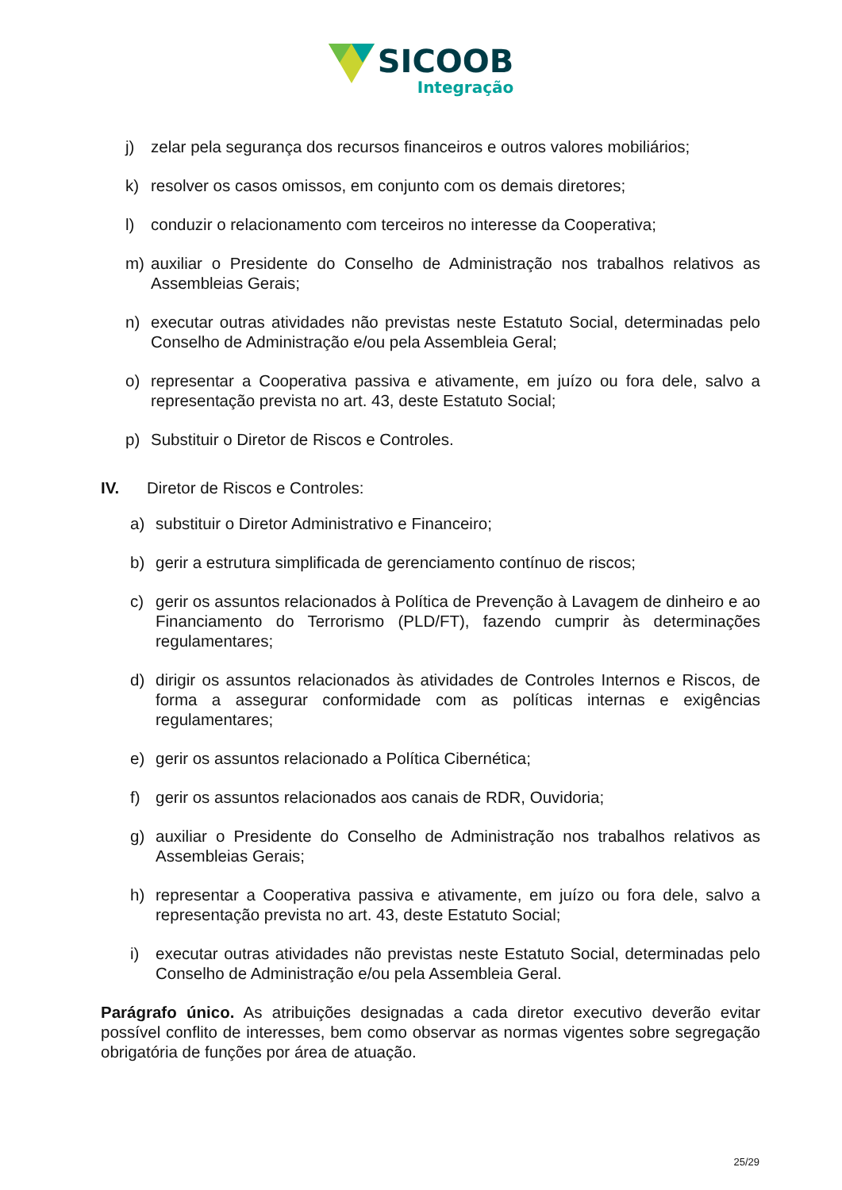SICOOB
Integração
j) zelar pela segurança dos recursos financeiros e outros valores mobiliários;
k) resolver os casos omissos, em conjunto com os demais diretores;
l) conduzir o relacionamento com terceiros no interesse da Cooperativa;
m) auxiliar o Presidente do Conselho de Administração nos trabalhos relativos as Assembleias Gerais;
n) executar outras atividades não previstas neste Estatuto Social, determinadas pelo Conselho de Administração e/ou pela Assembleia Geral;
o) representar a Cooperativa passiva e ativamente, em juízo ou fora dele, salvo a representação prevista no art. 43, deste Estatuto Social;
p) Substituir o Diretor de Riscos e Controles.
IV. Diretor de Riscos e Controles:
a) substituir o Diretor Administrativo e Financeiro;
b) gerir a estrutura simplificada de gerenciamento contínuo de riscos;
c) gerir os assuntos relacionados à Política de Prevenção à Lavagem de dinheiro e ao Financiamento do Terrorismo (PLD/FT), fazendo cumprir às determinações regulamentares;
d) dirigir os assuntos relacionados às atividades de Controles Internos e Riscos, de forma a assegurar conformidade com as políticas internas e exigências regulamentares;
e) gerir os assuntos relacionado a Política Cibernética;
f) gerir os assuntos relacionados aos canais de RDR, Ouvidoria;
g) auxiliar o Presidente do Conselho de Administração nos trabalhos relativos as Assembleias Gerais;
h) representar a Cooperativa passiva e ativamente, em juízo ou fora dele, salvo a representação prevista no art. 43, deste Estatuto Social;
i) executar outras atividades não previstas neste Estatuto Social, determinadas pelo Conselho de Administração e/ou pela Assembleia Geral.
Parágrafo único. As atribuições designadas a cada diretor executivo deverão evitar possível conflito de interesses, bem como observar as normas vigentes sobre segregação obrigatória de funções por área de atuação.
25/29